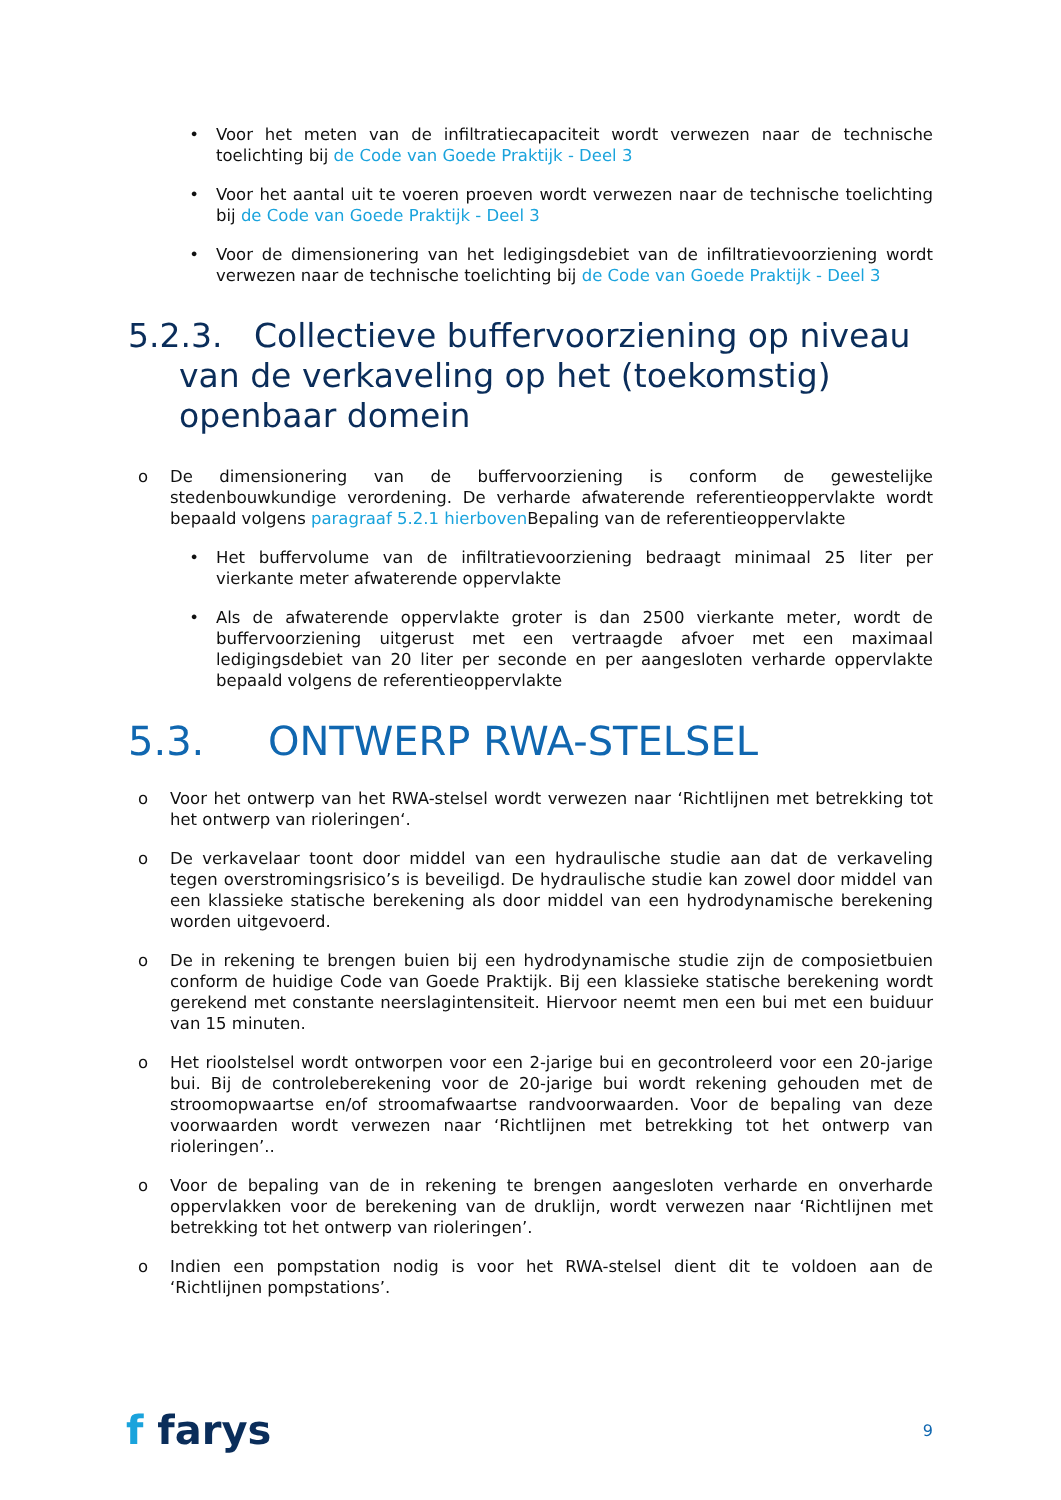• Voor het meten van de infiltratiecapaciteit wordt verwezen naar de technische toelichting bij de Code van Goede Praktijk - Deel 3
• Voor het aantal uit te voeren proeven wordt verwezen naar de technische toelichting bij de Code van Goede Praktijk - Deel 3
• Voor de dimensionering van het ledigingsdebiet van de infiltratievoorziening wordt verwezen naar de technische toelichting bij de Code van Goede Praktijk - Deel 3
5.2.3. Collectieve buffervoorziening op niveau van de verkaveling op het (toekomstig) openbaar domein
o De dimensionering van de buffervoorziening is conform de gewestelijke stedenbouwkundige verordening. De verharde afwaterende referentieoppervlakte wordt bepaald volgens paragraaf 5.2.1 hierboven Bepaling van de referentieoppervlakte
• Het buffervolume van de infiltratievoorziening bedraagt minimaal 25 liter per vierkante meter afwaterende oppervlakte
• Als de afwaterende oppervlakte groter is dan 2500 vierkante meter, wordt de buffervoorziening uitgerust met een vertraagde afvoer met een maximaal ledigingsdebiet van 20 liter per seconde en per aangesloten verharde oppervlakte bepaald volgens de referentieoppervlakte
5.3. ONTWERP RWA-STELSEL
o Voor het ontwerp van het RWA-stelsel wordt verwezen naar ‘Richtlijnen met betrekking tot het ontwerp van rioleringen‘.
o De verkavelaar toont door middel van een hydraulische studie aan dat de verkaveling tegen overstromingsrisico’s is beveiligd. De hydraulische studie kan zowel door middel van een klassieke statische berekening als door middel van een hydrodynamische berekening worden uitgevoerd.
o De in rekening te brengen buien bij een hydrodynamische studie zijn de composietbuien conform de huidige Code van Goede Praktijk. Bij een klassieke statische berekening wordt gerekend met constante neerslagintensiteit. Hiervoor neemt men een bui met een buiduur van 15 minuten.
o Het rioolstelsel wordt ontworpen voor een 2-jarige bui en gecontroleerd voor een 20-jarige bui. Bij de controleberekening voor de 20-jarige bui wordt rekening gehouden met de stroomopwaartse en/of stroomafwaartse randvoorwaarden. Voor de bepaling van deze voorwaarden wordt verwezen naar ‘Richtlijnen met betrekking tot het ontwerp van rioleringen’..
o Voor de bepaling van de in rekening te brengen aangesloten verharde en onverharde oppervlakken voor de berekening van de druklijn, wordt verwezen naar ‘Richtlijnen met betrekking tot het ontwerp van rioleringen’.
o Indien een pompstation nodig is voor het RWA-stelsel dient dit te voldoen aan de ‘Richtlijnen pompstations’.
f farys
9